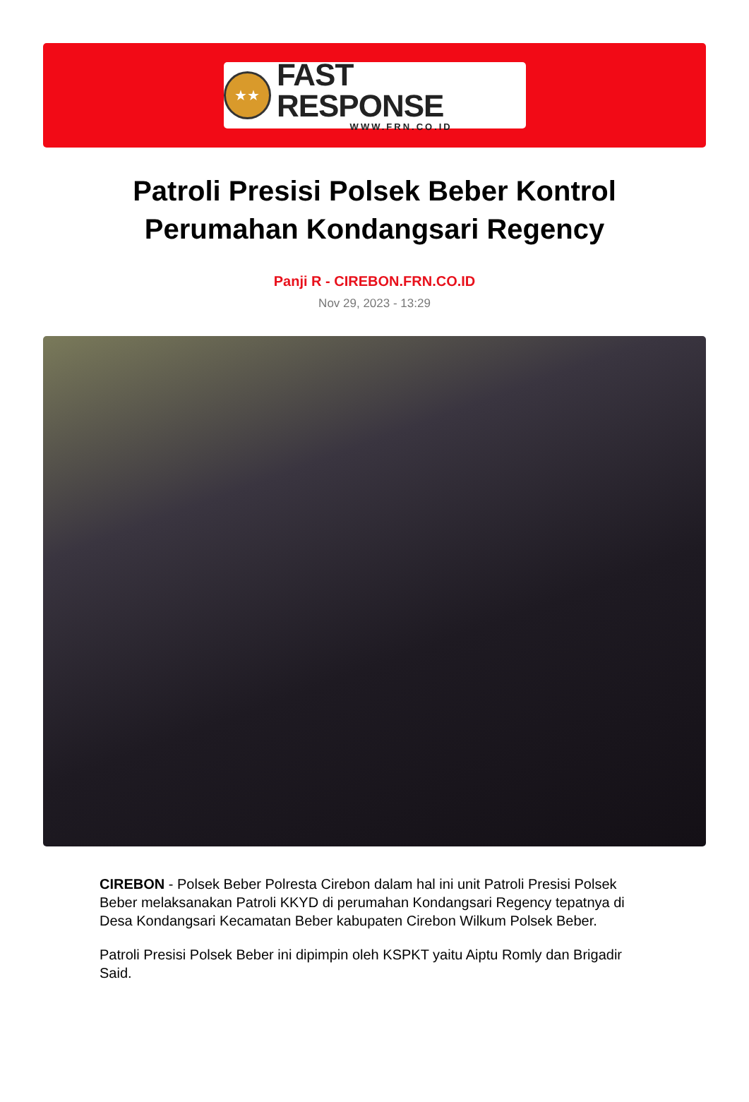★★
FAST RESPONSE
WWW.FRN.CO.ID
Patroli Presisi Polsek Beber Kontrol Perumahan Kondangsari Regency
Panji R - CIREBON.FRN.CO.ID
Nov 29, 2023 - 13:29
CIREBON - Polsek Beber Polresta Cirebon dalam hal ini unit Patroli Presisi Polsek Beber melaksanakan Patroli KKYD di perumahan Kondangsari Regency tepatnya di Desa Kondangsari Kecamatan Beber kabupaten Cirebon Wilkum Polsek Beber.
Patroli Presisi Polsek Beber ini dipimpin oleh KSPKT yaitu Aiptu Romly dan Brigadir Said.